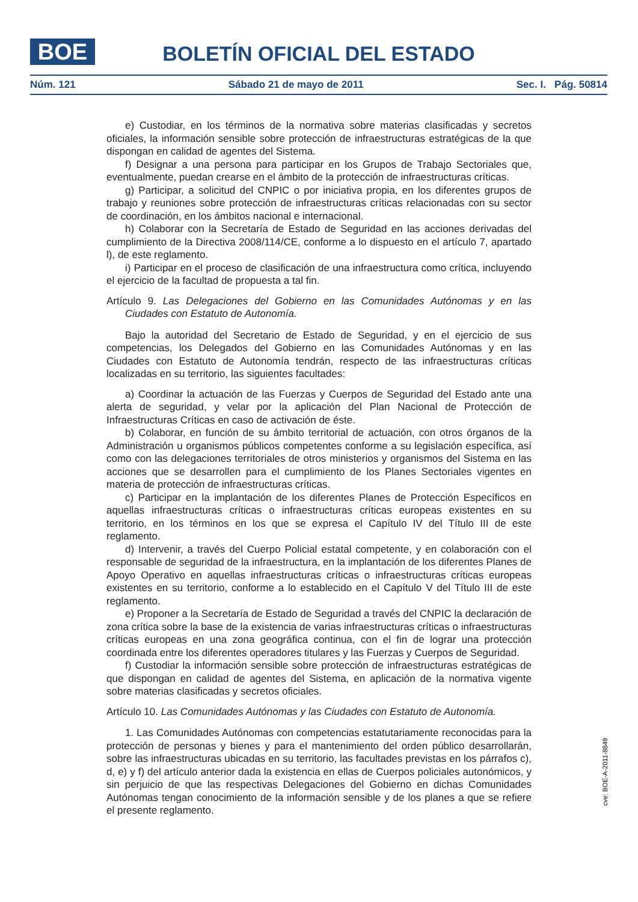BOE
BOLETÍN OFICIAL DEL ESTADO
Núm. 121 Sábado 21 de mayo de 2011 Sec. I. Pág. 50814
e) Custodiar, en los términos de la normativa sobre materias clasificadas y secretos oficiales, la información sensible sobre protección de infraestructuras estratégicas de la que dispongan en calidad de agentes del Sistema.
f) Designar a una persona para participar en los Grupos de Trabajo Sectoriales que, eventualmente, puedan crearse en el ámbito de la protección de infraestructuras críticas.
g) Participar, a solicitud del CNPIC o por iniciativa propia, en los diferentes grupos de trabajo y reuniones sobre protección de infraestructuras críticas relacionadas con su sector de coordinación, en los ámbitos nacional e internacional.
h) Colaborar con la Secretaría de Estado de Seguridad en las acciones derivadas del cumplimiento de la Directiva 2008/114/CE, conforme a lo dispuesto en el artículo 7, apartado l), de este reglamento.
i) Participar en el proceso de clasificación de una infraestructura como crítica, incluyendo el ejercicio de la facultad de propuesta a tal fin.
Artículo 9. Las Delegaciones del Gobierno en las Comunidades Autónomas y en las Ciudades con Estatuto de Autonomía.
Bajo la autoridad del Secretario de Estado de Seguridad, y en el ejercicio de sus competencias, los Delegados del Gobierno en las Comunidades Autónomas y en las Ciudades con Estatuto de Autonomía tendrán, respecto de las infraestructuras críticas localizadas en su territorio, las siguientes facultades:
a) Coordinar la actuación de las Fuerzas y Cuerpos de Seguridad del Estado ante una alerta de seguridad, y velar por la aplicación del Plan Nacional de Protección de Infraestructuras Críticas en caso de activación de éste.
b) Colaborar, en función de su ámbito territorial de actuación, con otros órganos de la Administración u organismos públicos competentes conforme a su legislación específica, así como con las delegaciones territoriales de otros ministerios y organismos del Sistema en las acciones que se desarrollen para el cumplimiento de los Planes Sectoriales vigentes en materia de protección de infraestructuras críticas.
c) Participar en la implantación de los diferentes Planes de Protección Específicos en aquellas infraestructuras críticas o infraestructuras críticas europeas existentes en su territorio, en los términos en los que se expresa el Capítulo IV del Título III de este reglamento.
d) Intervenir, a través del Cuerpo Policial estatal competente, y en colaboración con el responsable de seguridad de la infraestructura, en la implantación de los diferentes Planes de Apoyo Operativo en aquellas infraestructuras críticas o infraestructuras críticas europeas existentes en su territorio, conforme a lo establecido en el Capítulo V del Título III de este reglamento.
e) Proponer a la Secretaría de Estado de Seguridad a través del CNPIC la declaración de zona crítica sobre la base de la existencia de varias infraestructuras críticas o infraestructuras críticas europeas en una zona geográfica continua, con el fin de lograr una protección coordinada entre los diferentes operadores titulares y las Fuerzas y Cuerpos de Seguridad.
f) Custodiar la información sensible sobre protección de infraestructuras estratégicas de que dispongan en calidad de agentes del Sistema, en aplicación de la normativa vigente sobre materias clasificadas y secretos oficiales.
Artículo 10. Las Comunidades Autónomas y las Ciudades con Estatuto de Autonomía.
1. Las Comunidades Autónomas con competencias estatutariamente reconocidas para la protección de personas y bienes y para el mantenimiento del orden público desarrollarán, sobre las infraestructuras ubicadas en su territorio, las facultades previstas en los párrafos c), d, e) y f) del artículo anterior dada la existencia en ellas de Cuerpos policiales autonómicos, y sin perjuicio de que las respectivas Delegaciones del Gobierno en dichas Comunidades Autónomas tengan conocimiento de la información sensible y de los planes a que se refiere el presente reglamento.
cve: BOE-A-2011-8849